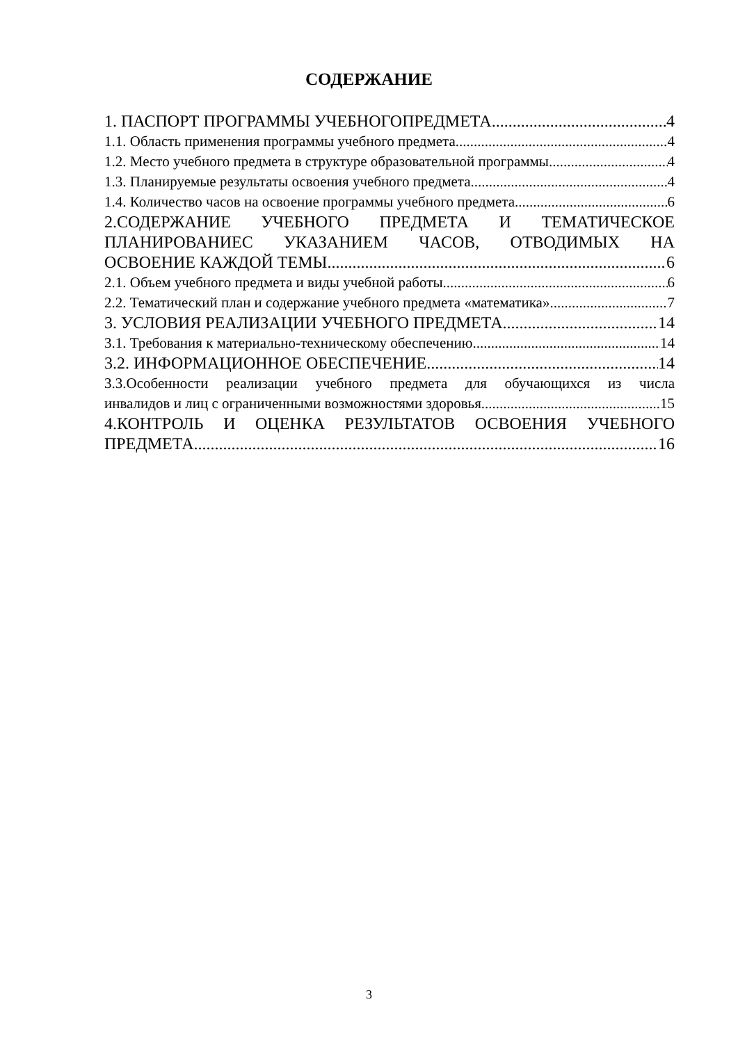СОДЕРЖАНИЕ
1. ПАСПОРТ ПРОГРАММЫ УЧЕБНОГОПРЕДМЕТА 4
1.1. Область применения программы учебного предмета 4
1.2. Место учебного предмета в структуре образовательной программы 4
1.3. Планируемые результаты освоения учебного предмета 4
1.4. Количество часов на освоение программы учебного предмета 6
2.СОДЕРЖАНИЕ УЧЕБНОГО ПРЕДМЕТА И ТЕМАТИЧЕСКОЕ ПЛАНИРОВАНИЕС УКАЗАНИЕМ ЧАСОВ, ОТВОДИМЫХ НА
ОСВОЕНИЕ КАЖДОЙ ТЕМЫ 6
2.1. Объем учебного предмета и виды учебной работы 6
2.2. Тематический план и содержание учебного предмета «математика» 7
3. УСЛОВИЯ РЕАЛИЗАЦИИ УЧЕБНОГО ПРЕДМЕТА 14
3.1. Требования к материально-техническому обеспечению 14
3.2. ИНФОРМАЦИОННОЕ ОБЕСПЕЧЕНИЕ 14
3.3.Особенности реализации учебного предмета для обучающихся из числа
инвалидов и лиц с ограниченными возможностями здоровья 15
4.КОНТРОЛЬ И ОЦЕНКА РЕЗУЛЬТАТОВ ОСВОЕНИЯ УЧЕБНОГО
ПРЕДМЕТА 16
3